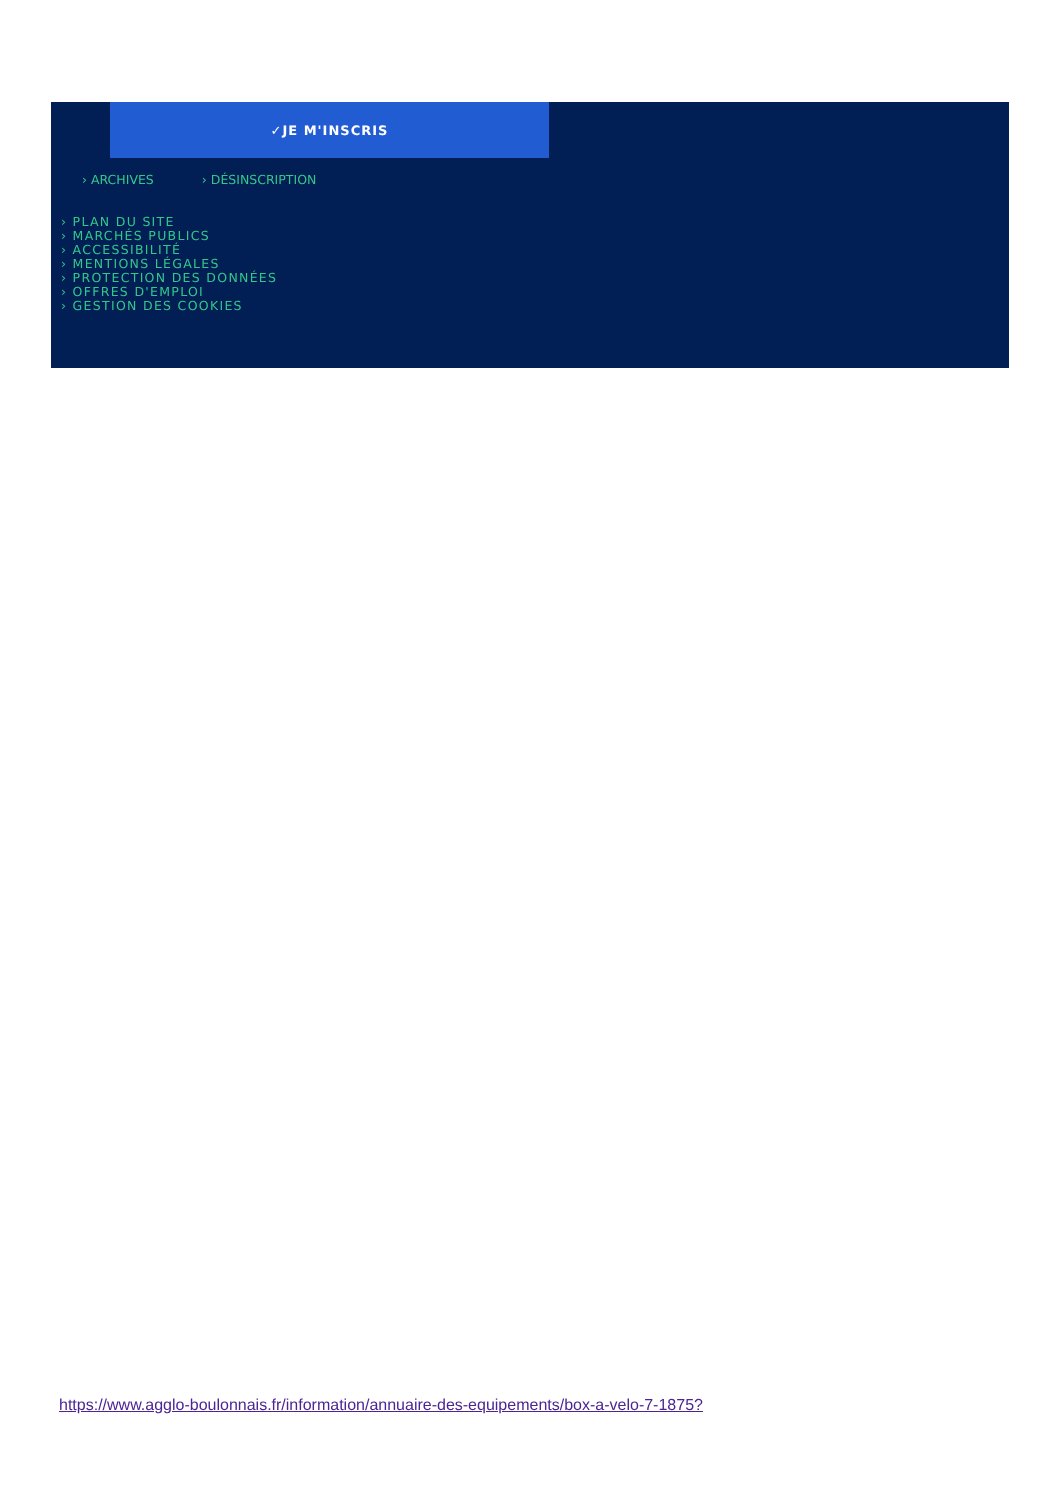✓JE M'INSCRIS
› ARCHIVES › DÉSINSCRIPTION
› PLAN DU SITE
› MARCHÉS PUBLICS
› ACCESSIBILITÉ
› MENTIONS LÉGALES
› PROTECTION DES DONNÉES
› OFFRES D'EMPLOI
› GESTION DES COOKIES
https://www.agglo-boulonnais.fr/information/annuaire-des-equipements/box-a-velo-7-1875?